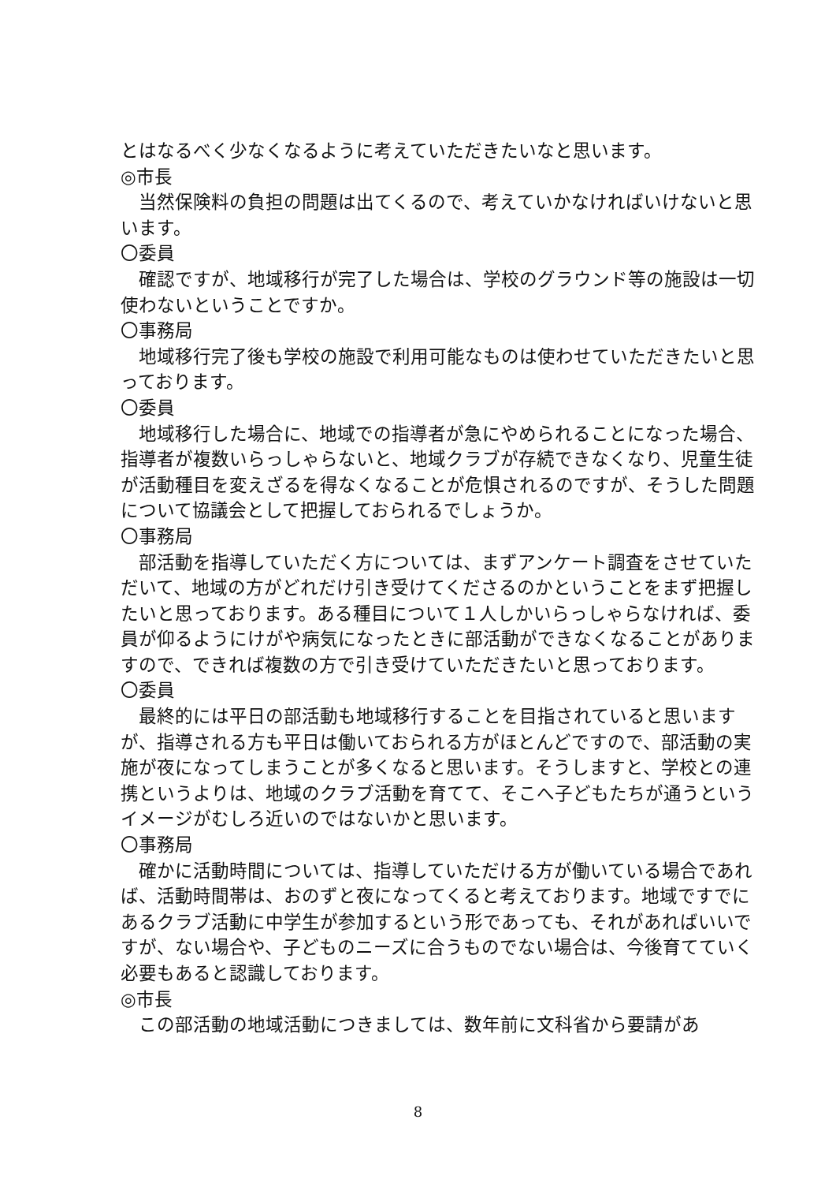とはなるべく少なくなるように考えていただきたいなと思います。
◎市長
当然保険料の負担の問題は出てくるので、考えていかなければいけないと思います。
〇委員
確認ですが、地域移行が完了した場合は、学校のグラウンド等の施設は一切使わないということですか。
〇事務局
地域移行完了後も学校の施設で利用可能なものは使わせていただきたいと思っております。
〇委員
地域移行した場合に、地域での指導者が急にやめられることになった場合、指導者が複数いらっしゃらないと、地域クラブが存続できなくなり、児童生徒が活動種目を変えざるを得なくなることが危惧されるのですが、そうした問題について協議会として把握しておられるでしょうか。
〇事務局
部活動を指導していただく方については、まずアンケート調査をさせていただいて、地域の方がどれだけ引き受けてくださるのかということをまず把握したいと思っております。ある種目について１人しかいらっしゃらなければ、委員が仰るようにけがや病気になったときに部活動ができなくなることがありますので、できれば複数の方で引き受けていただきたいと思っております。
〇委員
最終的には平日の部活動も地域移行することを目指されていると思いますが、指導される方も平日は働いておられる方がほとんどですので、部活動の実施が夜になってしまうことが多くなると思います。そうしますと、学校との連携というよりは、地域のクラブ活動を育てて、そこへ子どもたちが通うというイメージがむしろ近いのではないかと思います。
〇事務局
確かに活動時間については、指導していただける方が働いている場合であれば、活動時間帯は、おのずと夜になってくると考えております。地域ですでにあるクラブ活動に中学生が参加するという形であっても、それがあればいいですが、ない場合や、子どものニーズに合うものでない場合は、今後育てていく必要もあると認識しております。
◎市長
この部活動の地域活動につきましては、数年前に文科省から要請があ
8